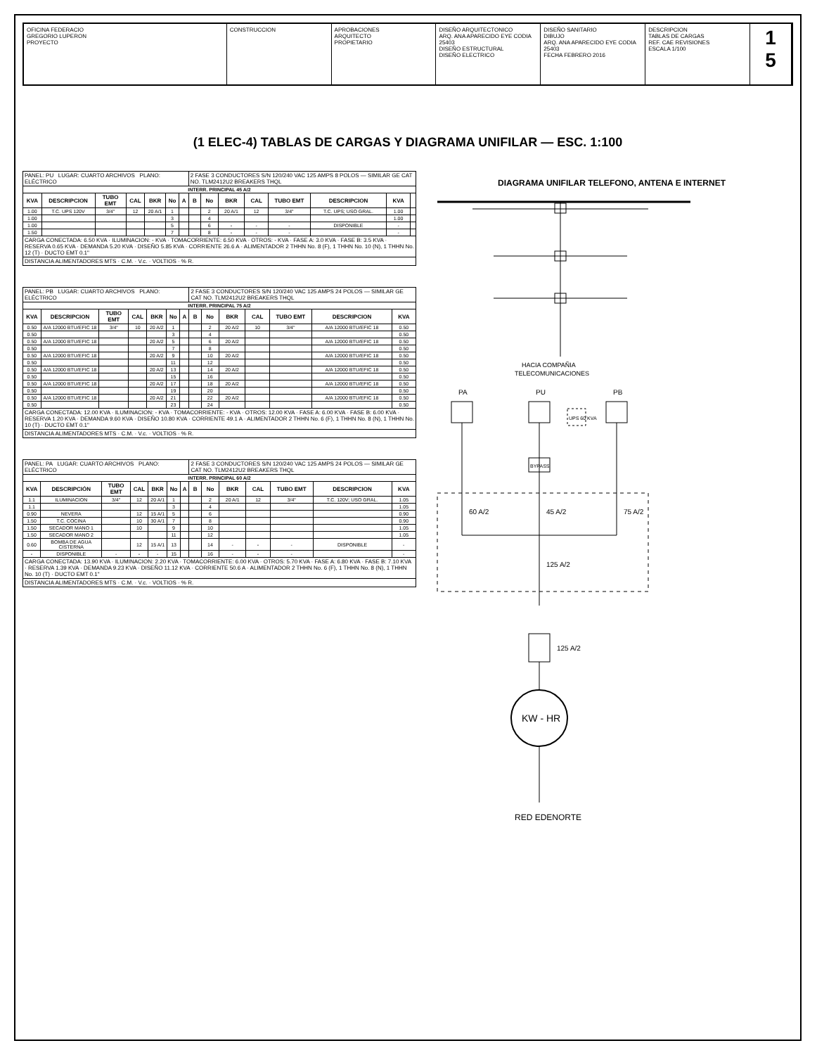OFICINA FEDERACIO
GREGORIO LUPERON
PROYECTO
CONSTRUCCION APROBACIONES
ARQUITECTO
PROPIETARIO
DISEÑO ARQUITECTONICO
ARQ. ANA APARECIDO EYE CODIA 25403
DISEÑO ESTRUCTURAL
DISEÑO ELECTRICO
DISEÑO SANITARIO
DIBUJO
ARQ. ANA APARECIDO EYE CODIA 25403
FECHA FEBRERO 2016
DESCRIPCION
TABLAS DE CARGAS
REF. CAE REVISIONES
ESCALA 1/100
1
5
(1 ELEC-4) TABLAS DE CARGAS Y DIAGRAMA UNIFILAR — ESC. 1:100
| PANEL: PU LUGAR: CUARTO ARCHIVOS PLANO: ELÉCTRICO | | | | | | | 2 FASE 3 CONDUCTORES S/N 120/240 VAC 125 AMPS 8 POLOS — SIMILAR GE CAT NO. TLM2412U2 BREAKERS THQL | | | | | | | |
| INTERR. PRINCIPAL 45 A/2 | | | | | | | | | | | | | | |
| KVA | DESCRIPCION | TUBO EMT | CAL | BKR | No | A | B | No | BKR | CAL | TUBO EMT | DESCRIPCION | KVA | |
| 1.00 | T.C. UPS 120V | 3/4" | 12 | 20 A/1 | 1 | | | 2 | 20 A/1 | 12 | 3/4" | T.C. UPS; USO GRAL. | 1.00 | |
| 1.00 | | | | | 3 | | | 4 | | | | | 1.00 | |
| 1.00 | | | | | 5 | | | 6 | - | - | - | DISPONIBLE | - | |
| 1.50 | | | | | 7 | | | 8 | - | - | - | | - | |
| CARGA CONECTADA: 6.50 KVA · ILUMINACION: - KVA · TOMACORRIENTE: 6.50 KVA · OTROS: - KVA · FASE A: 3.0 KVA · FASE B: 3.5 KVA · RESERVA 0.65 KVA · DEMANDA 5.20 KVA · DISEÑO 5.85 KVA · CORRIENTE 26.6 A · ALIMENTADOR 2 THHN No. 8 (F), 1 THHN No. 10 (N), 1 THHN No. 12 (T) · DUCTO EMT 0.1" | | | | | | | | | | | | | | |
| DISTANCIA ALIMENTADORES MTS · C.M. · V.c. · VOLTIOS · % R. | | | | | | | | | | | | | | |
| PANEL: PB LUGAR: CUARTO ARCHIVOS PLANO: ELÉCTRICO | | | | | | | 2 FASE 3 CONDUCTORES S/N 120/240 VAC 125 AMPS 24 POLOS — SIMILAR GE CAT NO. TLM2412U2 BREAKERS THQL | | | | | | |
| INTERR. PRINCIPAL 75 A/2 | | | | | | | | | | | | | |
| KVA | DESCRIPCION | TUBO EMT | CAL | BKR | No | A | B | No | BKR | CAL | TUBO EMT | DESCRIPCION | KVA |
| 0.50 | A/A 12000 BTU/EFIC 18 | 3/4" | 10 | 20 A/2 | 1 | | | 2 | 20 A/2 | 10 | 3/4" | A/A 12000 BTU/EFIC 18 | 0.50 |
| 0.50 | | | | | 3 | | | 4 | | | | | 0.50 |
| 0.50 | A/A 12000 BTU/EFIC 18 | | | 20 A/2 | 5 | | | 6 | 20 A/2 | | | A/A 12000 BTU/EFIC 18 | 0.50 |
| 0.50 | | | | | 7 | | | 8 | | | | | 0.50 |
| 0.50 | A/A 12000 BTU/EFIC 18 | | | 20 A/2 | 9 | | | 10 | 20 A/2 | | | A/A 12000 BTU/EFIC 18 | 0.50 |
| 0.50 | | | | | 11 | | | 12 | | | | | 0.50 |
| 0.50 | A/A 12000 BTU/EFIC 18 | | | 20 A/2 | 13 | | | 14 | 20 A/2 | | | A/A 12000 BTU/EFIC 18 | 0.50 |
| 0.50 | | | | | 15 | | | 16 | | | | | 0.50 |
| 0.50 | A/A 12000 BTU/EFIC 18 | | | 20 A/2 | 17 | | | 18 | 20 A/2 | | | A/A 12000 BTU/EFIC 18 | 0.50 |
| 0.50 | | | | | 19 | | | 20 | | | | | 0.50 |
| 0.50 | A/A 12000 BTU/EFIC 18 | | | 20 A/2 | 21 | | | 22 | 20 A/2 | | | A/A 12000 BTU/EFIC 18 | 0.50 |
| 0.50 | | | | | 23 | | | 24 | | | | | 0.50 |
| CARGA CONECTADA: 12.00 KVA · ILUMINACION: - KVA · TOMACORRIENTE: - KVA · OTROS: 12.00 KVA · FASE A: 6.00 KVA · FASE B: 6.00 KVA · RESERVA 1.20 KVA · DEMANDA 9.60 KVA · DISEÑO 10.80 KVA · CORRIENTE 49.1 A · ALIMENTADOR 2 THHN No. 6 (F), 1 THHN No. 8 (N), 1 THHN No. 10 (T) · DUCTO EMT 0.1" | | | | | | | | | | | | | |
| DISTANCIA ALIMENTADORES MTS · C.M. · V.c. · VOLTIOS · % R. | | | | | | | | | | | | | |
| PANEL: PA LUGAR: CUARTO ARCHIVOS PLANO: ELÉCTRICO | | | | | | | 2 FASE 3 CONDUCTORES S/N 120/240 VAC 125 AMPS 24 POLOS — SIMILAR GE CAT NO. TLM2412U2 BREAKERS THQL | | | | | | |
| INTERR. PRINCIPAL 60 A/2 | | | | | | | | | | | | | |
| KVA | DESCRIPCIÓN | TUBO EMT | CAL | BKR | No | A | B | No | BKR | CAL | TUBO EMT | DESCRIPCION | KVA |
| 1.1 | ILUMINACION | 3/4" | 12 | 20 A/1 | 1 | | | 2 | 20 A/1 | 12 | 3/4" | T.C. 120V; USO GRAL. | 1.05 |
| 1.1 | | | | | 3 | | | 4 | | | | | 1.05 |
| 0.90 | NEVERA | | 12 | 15 A/1 | 5 | | | 6 | | | | | 0.90 |
| 1.50 | T.C. COCINA | | 10 | 30 A/1 | 7 | | | 8 | | | | | 0.90 |
| 1.50 | SECADOR MANO 1 | | 10 | | 9 | | | 10 | | | | | 1.05 |
| 1.50 | SECADOR MANO 2 | | | | 11 | | | 12 | | | | | 1.05 |
| 0.60 | BOMBA DE AGUA CISTERNA | | 12 | 15 A/1 | 13 | | | 14 | - | - | - | DISPONIBLE | - |
| - | DISPONIBLE | - | - | - | 15 | | | 16 | - | - | - | | - |
| CARGA CONECTADA: 13.90 KVA · ILUMINACION: 2.20 KVA · TOMACORRIENTE: 6.00 KVA · OTROS: 5.70 KVA · FASE A: 6.80 KVA · FASE B: 7.10 KVA · RESERVA 1.39 KVA · DEMANDA 9.23 KVA · DISEÑO 11.12 KVA · CORRIENTE 50.6 A · ALIMENTADOR 2 THHN No. 6 (F), 1 THHN No. 8 (N), 1 THHN No. 10 (T) · DUCTO EMT 0.1" | | | | | | | | | | | | | |
| DISTANCIA ALIMENTADORES MTS · C.M. · V.c. · VOLTIOS · % R. | | | | | | | | | | | | | |
DIAGRAMA UNIFILAR TELEFONO, ANTENA E INTERNET
HACIA COMPAÑIA
TELECOMUNICACIONES
PA
PU
PB
UPS 60 KVA
BYPASS
60 A/2
45 A/2
75 A/2
125 A/2
125 A/2
KW - HR
RED EDENORTE